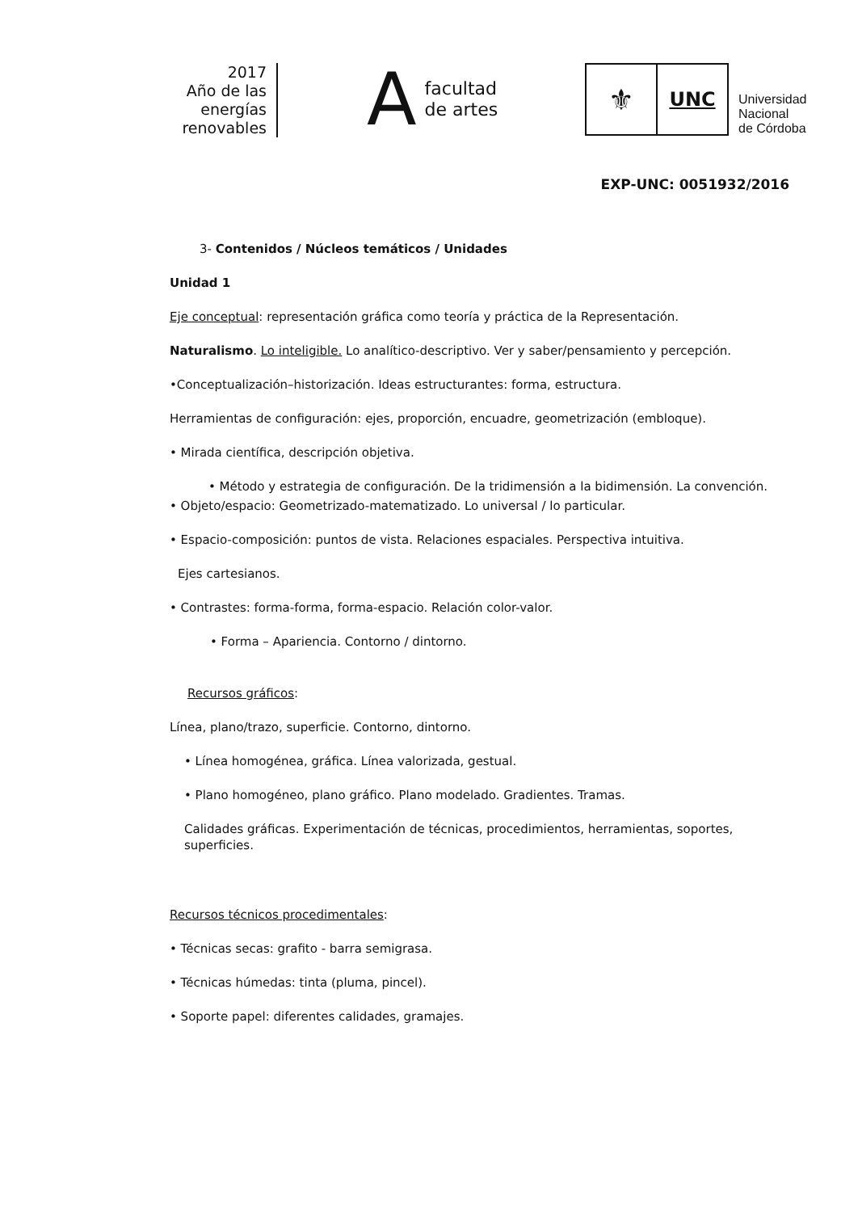2017
Año de las
energías
renovables
A
facultad
de artes
⚜
UNC
Universidad
Nacional
de Córdoba
EXP-UNC: 0051932/2016
3- Contenidos / Núcleos temáticos / Unidades
Unidad 1
Eje conceptual: representación gráfica como teoría y práctica de la Representación.
Naturalismo. Lo inteligible. Lo analítico-descriptivo. Ver y saber/pensamiento y percepción.
•Conceptualización–historización. Ideas estructurantes: forma, estructura.
Herramientas de configuración: ejes, proporción, encuadre, geometrización (embloque).
• Mirada científica, descripción objetiva.
• Método y estrategia de configuración. De la tridimensión a la bidimensión. La convención.
• Objeto/espacio: Geometrizado-matematizado. Lo universal / lo particular.
• Espacio-composición: puntos de vista. Relaciones espaciales. Perspectiva intuitiva.
Ejes cartesianos.
• Contrastes: forma-forma, forma-espacio. Relación color-valor.
• Forma – Apariencia. Contorno / dintorno.
Recursos gráficos:
Línea, plano/trazo, superficie. Contorno, dintorno.
• Línea homogénea, gráfica. Línea valorizada, gestual.
• Plano homogéneo, plano gráfico. Plano modelado. Gradientes. Tramas.
Calidades gráficas. Experimentación de técnicas, procedimientos, herramientas, soportes, superficies.
Recursos técnicos procedimentales:
• Técnicas secas: grafito - barra semigrasa.
• Técnicas húmedas: tinta (pluma, pincel).
• Soporte papel: diferentes calidades, gramajes.